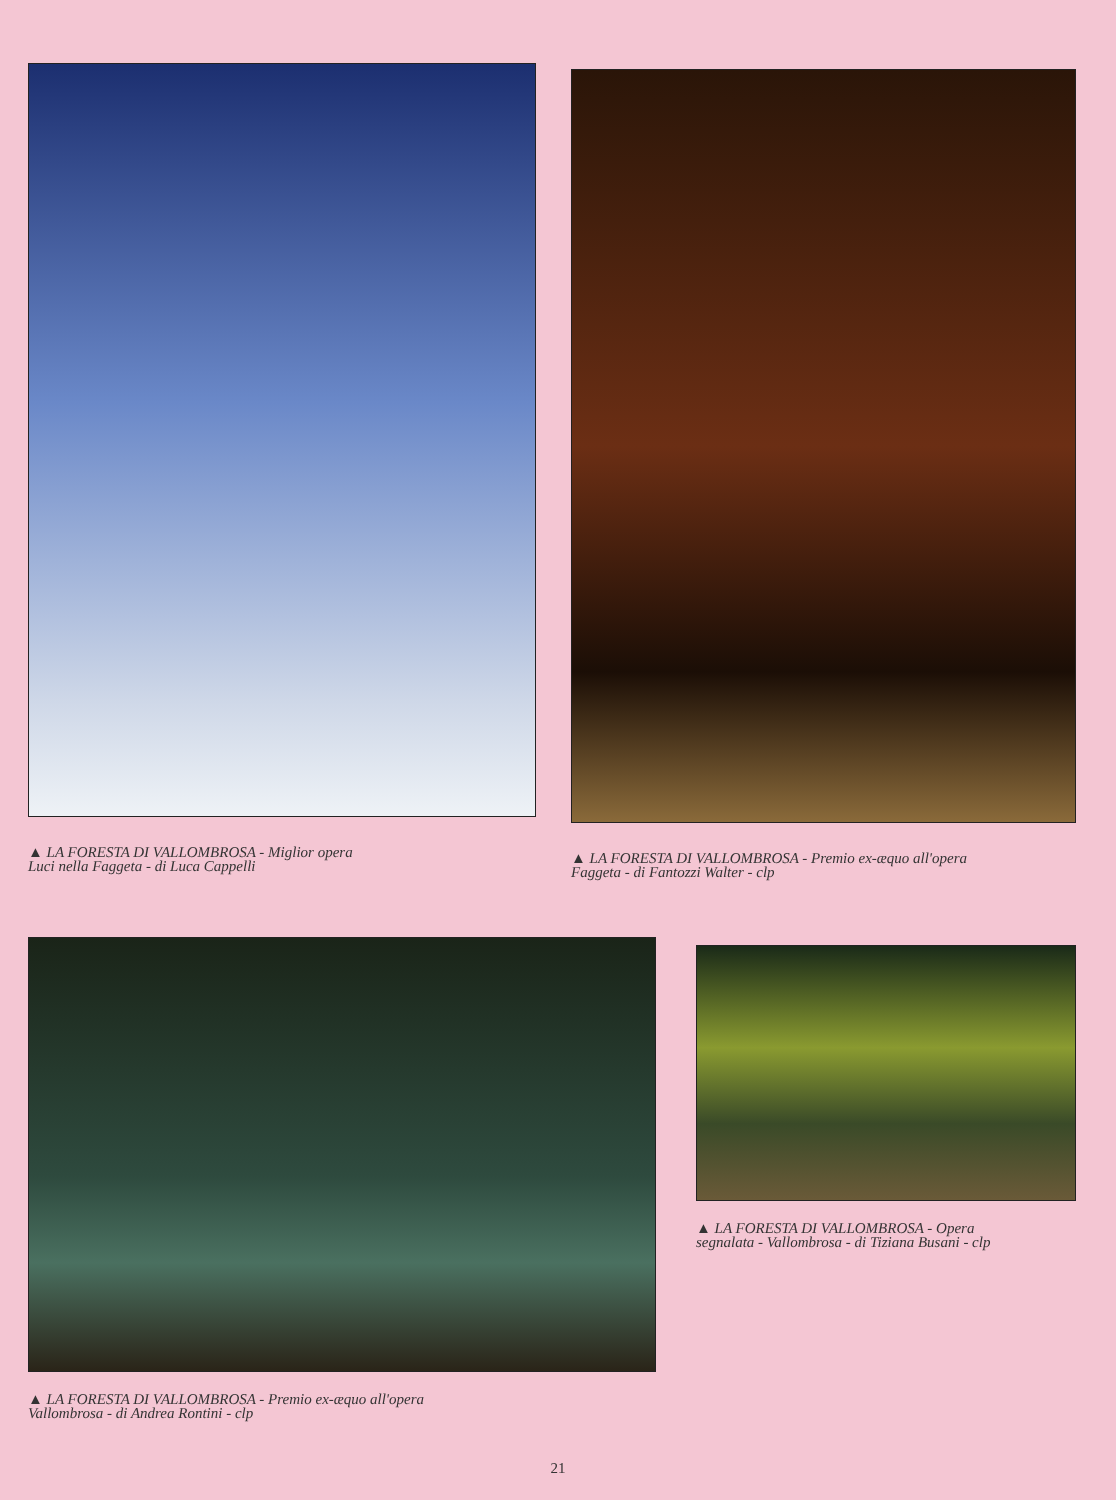▲ LA FORESTA DI VALLOMBROSA - Miglior opera
Luci nella Faggeta - di Luca Cappelli
▲ LA FORESTA DI VALLOMBROSA - Premio ex-æquo all'opera
Faggeta - di Fantozzi Walter - clp
▲ LA FORESTA DI VALLOMBROSA - Premio ex-æquo all'opera
Vallombrosa - di Andrea Rontini - clp
▲ LA FORESTA DI VALLOMBROSA - Opera
segnalata - Vallombrosa - di Tiziana Busani - clp
21